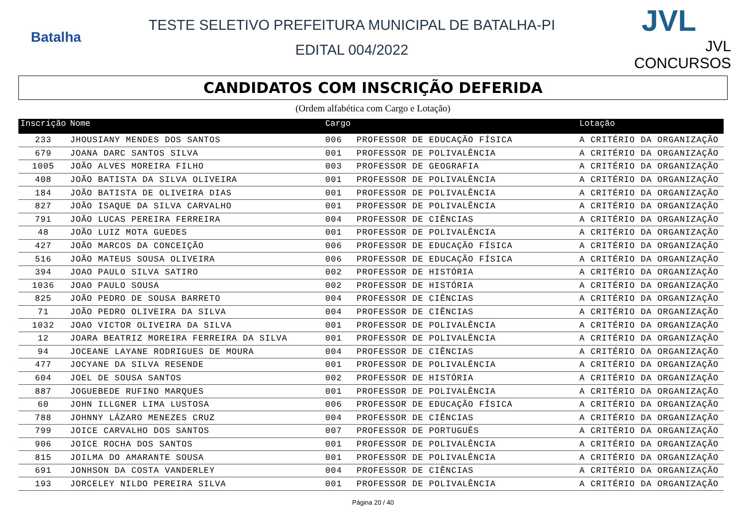Batalha
TESTE SELETIVO PREFEITURA MUNICIPAL DE BATALHA-PI
EDITAL 004/2022
JVL
JVL CONCURSOS
CANDIDATOS COM INSCRIÇÃO DEFERIDA
(Ordem alfabética com Cargo e Lotação)
| Inscrição | Nome | Cargo | | Lotação |
| --- | --- | --- | --- | --- |
| 233 | JHOUSIANY MENDES DOS SANTOS | 006 | PROFESSOR DE EDUCAÇÃO FÍSICA | A CRITÉRIO DA ORGANIZAÇÃO |
| 679 | JOANA DARC SANTOS SILVA | 001 | PROFESSOR DE POLIVALÊNCIA | A CRITÉRIO DA ORGANIZAÇÃO |
| 1005 | JOÃO ALVES MOREIRA FILHO | 003 | PROFESSOR DE GEOGRAFIA | A CRITÉRIO DA ORGANIZAÇÃO |
| 408 | JOÃO BATISTA DA SILVA OLIVEIRA | 001 | PROFESSOR DE POLIVALÊNCIA | A CRITÉRIO DA ORGANIZAÇÃO |
| 184 | JOÃO BATISTA DE OLIVEIRA DIAS | 001 | PROFESSOR DE POLIVALÊNCIA | A CRITÉRIO DA ORGANIZAÇÃO |
| 827 | JOÃO ISAQUE DA SILVA CARVALHO | 001 | PROFESSOR DE POLIVALÊNCIA | A CRITÉRIO DA ORGANIZAÇÃO |
| 791 | JOÃO LUCAS PEREIRA FERREIRA | 004 | PROFESSOR DE CIÊNCIAS | A CRITÉRIO DA ORGANIZAÇÃO |
| 48 | JOÃO LUIZ MOTA GUEDES | 001 | PROFESSOR DE POLIVALÊNCIA | A CRITÉRIO DA ORGANIZAÇÃO |
| 427 | JOÃO MARCOS DA CONCEIÇÃO | 006 | PROFESSOR DE EDUCAÇÃO FÍSICA | A CRITÉRIO DA ORGANIZAÇÃO |
| 516 | JOÃO MATEUS SOUSA OLIVEIRA | 006 | PROFESSOR DE EDUCAÇÃO FÍSICA | A CRITÉRIO DA ORGANIZAÇÃO |
| 394 | JOAO PAULO SILVA SATIRO | 002 | PROFESSOR DE HISTÓRIA | A CRITÉRIO DA ORGANIZAÇÃO |
| 1036 | JOAO PAULO SOUSA | 002 | PROFESSOR DE HISTÓRIA | A CRITÉRIO DA ORGANIZAÇÃO |
| 825 | JOÃO PEDRO DE SOUSA BARRETO | 004 | PROFESSOR DE CIÊNCIAS | A CRITÉRIO DA ORGANIZAÇÃO |
| 71 | JOÃO PEDRO OLIVEIRA DA SILVA | 004 | PROFESSOR DE CIÊNCIAS | A CRITÉRIO DA ORGANIZAÇÃO |
| 1032 | JOAO VICTOR OLIVEIRA DA SILVA | 001 | PROFESSOR DE POLIVALÊNCIA | A CRITÉRIO DA ORGANIZAÇÃO |
| 12 | JOARA BEATRIZ MOREIRA FERREIRA DA SILVA | 001 | PROFESSOR DE POLIVALÊNCIA | A CRITÉRIO DA ORGANIZAÇÃO |
| 94 | JOCEANE LAYANE RODRIGUES DE MOURA | 004 | PROFESSOR DE CIÊNCIAS | A CRITÉRIO DA ORGANIZAÇÃO |
| 477 | JOCYANE DA SILVA RESENDE | 001 | PROFESSOR DE POLIVALÊNCIA | A CRITÉRIO DA ORGANIZAÇÃO |
| 604 | JOEL DE SOUSA SANTOS | 002 | PROFESSOR DE HISTÓRIA | A CRITÉRIO DA ORGANIZAÇÃO |
| 887 | JOGUEBEDE RUFINO MARQUES | 001 | PROFESSOR DE POLIVALÊNCIA | A CRITÉRIO DA ORGANIZAÇÃO |
| 60 | JOHN ILLGNER LIMA LUSTOSA | 006 | PROFESSOR DE EDUCAÇÃO FÍSICA | A CRITÉRIO DA ORGANIZAÇÃO |
| 788 | JOHNNY LÁZARO MENEZES CRUZ | 004 | PROFESSOR DE CIÊNCIAS | A CRITÉRIO DA ORGANIZAÇÃO |
| 799 | JOICE CARVALHO DOS SANTOS | 007 | PROFESSOR DE PORTUGUÊS | A CRITÉRIO DA ORGANIZAÇÃO |
| 906 | JOICE ROCHA DOS SANTOS | 001 | PROFESSOR DE POLIVALÊNCIA | A CRITÉRIO DA ORGANIZAÇÃO |
| 815 | JOILMA DO AMARANTE SOUSA | 001 | PROFESSOR DE POLIVALÊNCIA | A CRITÉRIO DA ORGANIZAÇÃO |
| 691 | JONHSON DA COSTA VANDERLEY | 004 | PROFESSOR DE CIÊNCIAS | A CRITÉRIO DA ORGANIZAÇÃO |
| 193 | JORCELEY NILDO PEREIRA SILVA | 001 | PROFESSOR DE POLIVALÊNCIA | A CRITÉRIO DA ORGANIZAÇÃO |
Página 20 / 40